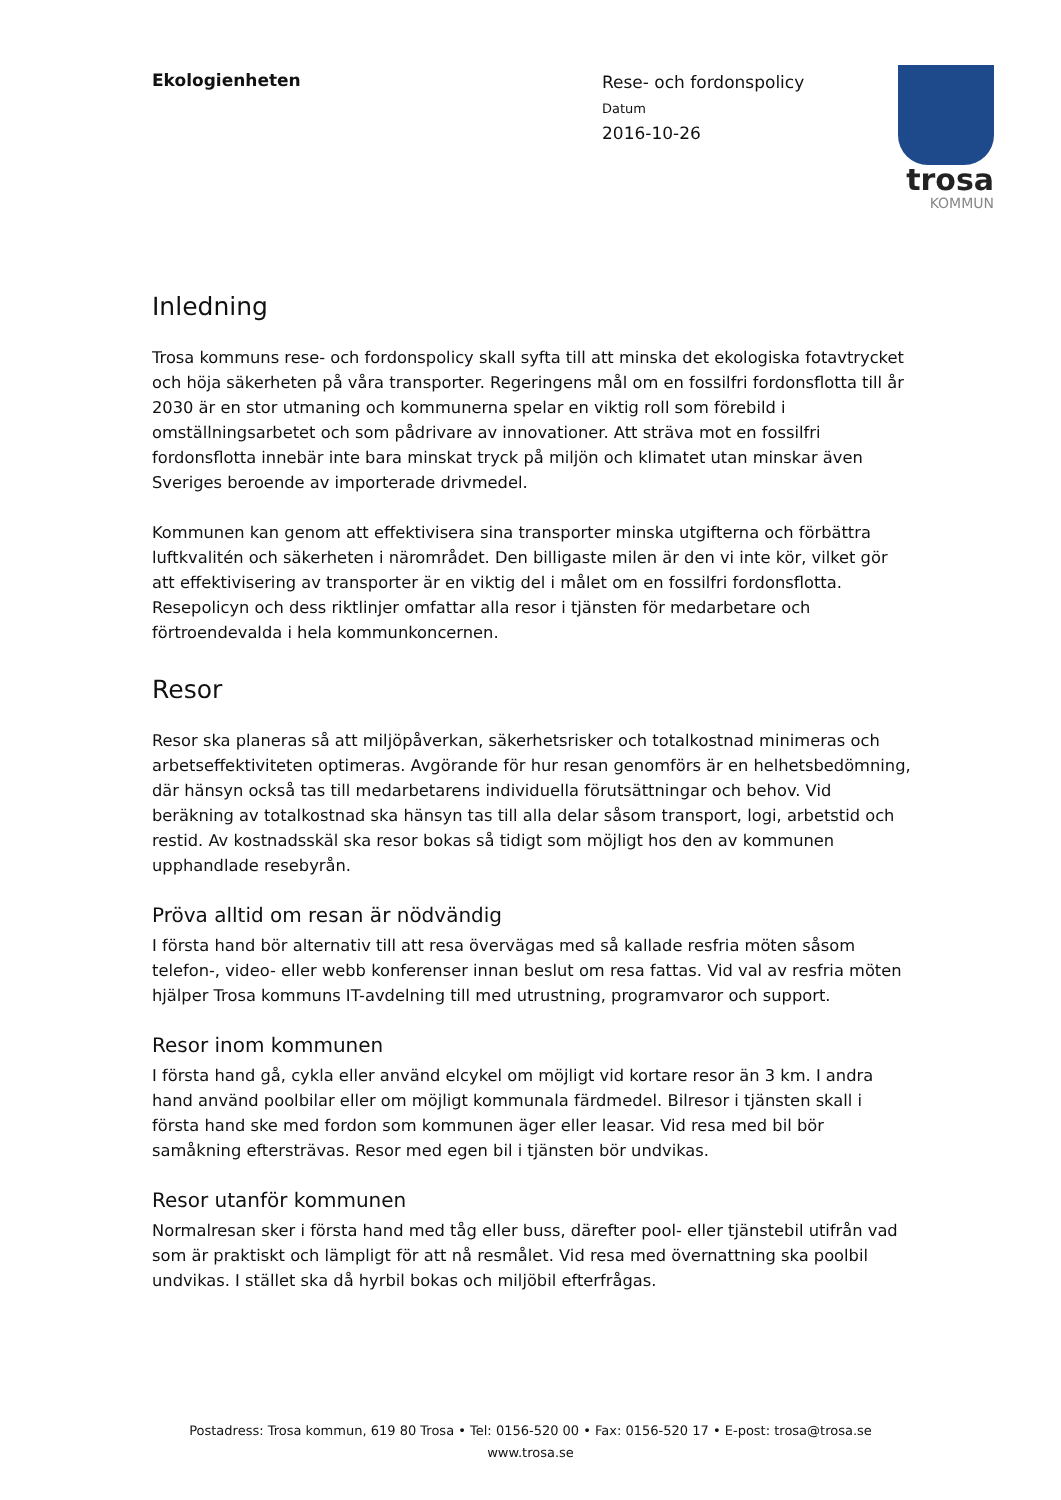trosa
KOMMUN
Ekologienheten
Rese- och fordonspolicy
Datum
2016-10-26
Inledning
Trosa kommuns rese- och fordonspolicy skall syfta till att minska det ekologiska fotavtrycket och höja säkerheten på våra transporter. Regeringens mål om en fossilfri fordonsflotta till år 2030 är en stor utmaning och kommunerna spelar en viktig roll som förebild i omställningsarbetet och som pådrivare av innovationer. Att sträva mot en fossilfri fordonsflotta innebär inte bara minskat tryck på miljön och klimatet utan minskar även Sveriges beroende av importerade drivmedel.
Kommunen kan genom att effektivisera sina transporter minska utgifterna och förbättra luftkvalitén och säkerheten i närområdet. Den billigaste milen är den vi inte kör, vilket gör att effektivisering av transporter är en viktig del i målet om en fossilfri fordonsflotta. Resepolicyn och dess riktlinjer omfattar alla resor i tjänsten för medarbetare och förtroendevalda i hela kommunkoncernen.
Resor
Resor ska planeras så att miljöpåverkan, säkerhetsrisker och totalkostnad minimeras och arbetseffektiviteten optimeras. Avgörande för hur resan genomförs är en helhetsbedömning, där hänsyn också tas till medarbetarens individuella förutsättningar och behov. Vid beräkning av totalkostnad ska hänsyn tas till alla delar såsom transport, logi, arbetstid och restid. Av kostnadsskäl ska resor bokas så tidigt som möjligt hos den av kommunen upphandlade resebyrån.
Pröva alltid om resan är nödvändig
I första hand bör alternativ till att resa övervägas med så kallade resfria möten såsom telefon-, video- eller webb konferenser innan beslut om resa fattas. Vid val av resfria möten hjälper Trosa kommuns IT-avdelning till med utrustning, programvaror och support.
Resor inom kommunen
I första hand gå, cykla eller använd elcykel om möjligt vid kortare resor än 3 km. I andra hand använd poolbilar eller om möjligt kommunala färdmedel. Bilresor i tjänsten skall i första hand ske med fordon som kommunen äger eller leasar. Vid resa med bil bör samåkning eftersträvas. Resor med egen bil i tjänsten bör undvikas.
Resor utanför kommunen
Normalresan sker i första hand med tåg eller buss, därefter pool- eller tjänstebil utifrån vad som är praktiskt och lämpligt för att nå resmålet. Vid resa med övernattning ska poolbil undvikas. I stället ska då hyrbil bokas och miljöbil efterfrågas.
Postadress: Trosa kommun, 619 80 Trosa • Tel: 0156-520 00 • Fax: 0156-520 17 • E-post: trosa@trosa.se
www.trosa.se